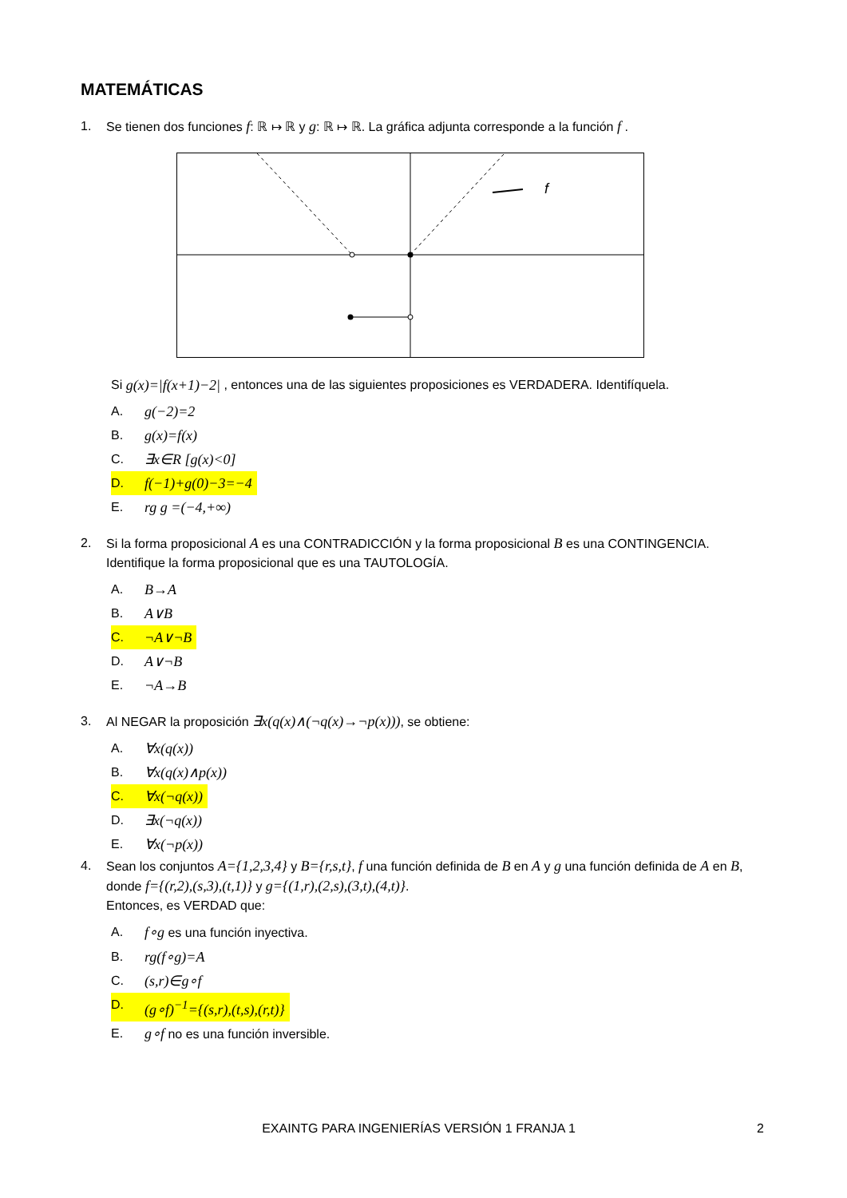MATEMÁTICAS
1. Se tienen dos funciones f: ℝ ↦ ℝ y g: ℝ ↦ ℝ. La gráfica adjunta corresponde a la función f .
f
Si g(x)=|f(x+1)−2| , entonces una de las siguientes proposiciones es VERDADERA. Identifíquela.
A. g(−2)=2
B. g(x)=f(x)
C. ∃x∈R [g(x)<0]
D. f(−1)+g(0)−3=−4
E. rg g =(−4,+∞)
2. Si la forma proposicional A es una CONTRADICCIÓN y la forma proposicional B es una CONTINGENCIA. Identifique la forma proposicional que es una TAUTOLOGÍA.
A. B→A
B. A∨B
C. ¬A∨¬B
D. A∨¬B
E. ¬A→B
3. Al NEGAR la proposición ∃x(q(x)∧(¬q(x)→¬p(x))), se obtiene:
A. ∀x(q(x))
B. ∀x(q(x)∧p(x))
C. ∀x(¬q(x))
D. ∃x(¬q(x))
E. ∀x(¬p(x))
4. Sean los conjuntos A={1,2,3,4} y B={r,s,t}, f una función definida de B en A y g una función definida de A en B, donde f={(r,2),(s,3),(t,1)} y g={(1,r),(2,s),(3,t),(4,t)}.
Entonces, es VERDAD que:
A. f∘g es una función inyectiva.
B. rg(f∘g)=A
C. (s,r)∈g∘f
D. (g∘f)<sup>−1</sup>={(s,r),(t,s),(r,t)}
E. g∘f no es una función inversible.
EXAINTG PARA INGENIERÍAS VERSIÓN 1 FRANJA 1 2